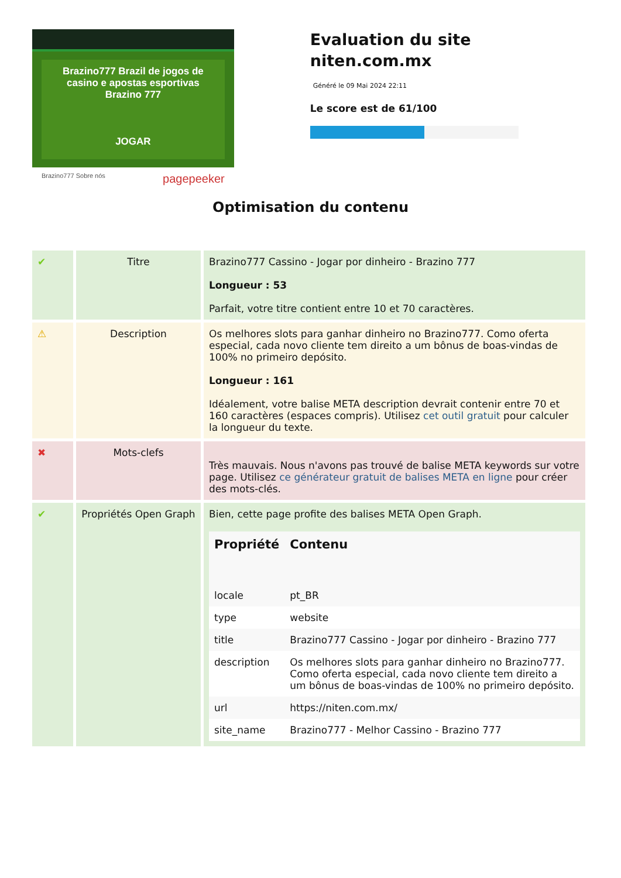Brazino777 Brazil de jogos de casino e apostas esportivas Brazino 777
JOGAR
Brazino777 Sobre nós pagepeeker
Evaluation du site niten.com.mx
Généré le 09 Mai 2024 22:11
Le score est de 61/100
Optimisation du contenu
| ✔ | Titre | Brazino777 Cassino - Jogar por dinheiro - Brazino 777 Longueur : 53 Parfait, votre titre contient entre 10 et 70 caractères. |
| ⚠ | Description | Os melhores slots para ganhar dinheiro no Brazino777. Como oferta especial, cada novo cliente tem direito a um bônus de boas-vindas de 100% no primeiro depósito. Longueur : 161 Idéalement, votre balise META description devrait contenir entre 70 et 160 caractères (espaces compris). Utilisez cet outil gratuit pour calculer la longueur du texte. |
| ✖ | Mots-clefs | Très mauvais. Nous n'avons pas trouvé de balise META keywords sur votre page. Utilisez ce générateur gratuit de balises META en ligne pour créer des mots-clés. |
| ✔ | Propriétés Open Graph | Bien, cette page profite des balises META Open Graph. / Propriété / Contenu / / --- / --- / / locale / pt_BR / / type / website / / title / Brazino777 Cassino - Jogar por dinheiro - Brazino 777 / / description / Os melhores slots para ganhar dinheiro no Brazino777. Como oferta especial, cada novo cliente tem direito a um bônus de boas-vindas de 100% no primeiro depósito. / / url / https://niten.com.mx/ / / site_name / Brazino777 - Melhor Cassino - Brazino 777 / |